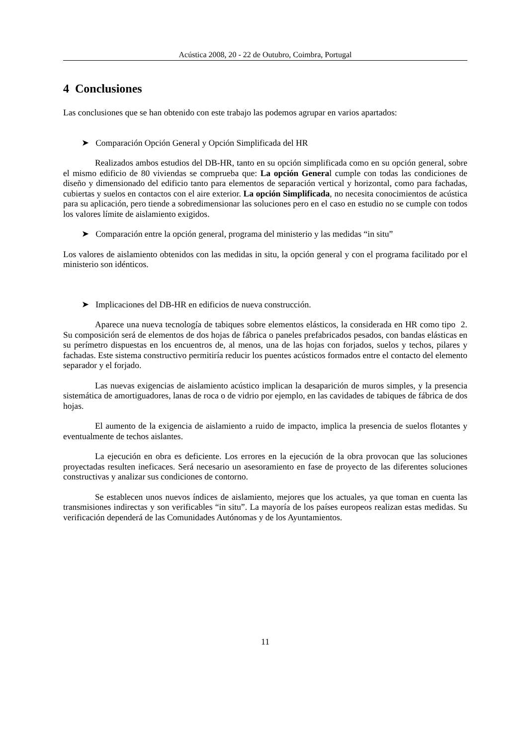Acústica 2008, 20 - 22 de Outubro, Coimbra, Portugal
4 Conclusiones
Las conclusiones que se han obtenido con este trabajo las podemos agrupar en varios apartados:
➤ Comparación Opción General y Opción Simplificada del HR
Realizados ambos estudios del DB-HR, tanto en su opción simplificada como en su opción general, sobre el mismo edificio de 80 viviendas se comprueba que: La opción General cumple con todas las condiciones de diseño y dimensionado del edificio tanto para elementos de separación vertical y horizontal, como para fachadas, cubiertas y suelos en contactos con el aire exterior. La opción Simplificada, no necesita conocimientos de acústica para su aplicación, pero tiende a sobredimensionar las soluciones pero en el caso en estudio no se cumple con todos los valores límite de aislamiento exigidos.
➤ Comparación entre la opción general, programa del ministerio y las medidas “in situ”
Los valores de aislamiento obtenidos con las medidas in situ, la opción general y con el programa facilitado por el ministerio son idénticos.
➤ Implicaciones del DB-HR en edificios de nueva construcción.
Aparece una nueva tecnología de tabiques sobre elementos elásticos, la considerada en HR como tipo 2. Su composición será de elementos de dos hojas de fábrica o paneles prefabricados pesados, con bandas elásticas en su perímetro dispuestas en los encuentros de, al menos, una de las hojas con forjados, suelos y techos, pilares y fachadas. Este sistema constructivo permitiría reducir los puentes acústicos formados entre el contacto del elemento separador y el forjado.
Las nuevas exigencias de aislamiento acústico implican la desaparición de muros simples, y la presencia sistemática de amortiguadores, lanas de roca o de vidrio por ejemplo, en las cavidades de tabiques de fábrica de dos hojas.
El aumento de la exigencia de aislamiento a ruido de impacto, implica la presencia de suelos flotantes y eventualmente de techos aislantes.
La ejecución en obra es deficiente. Los errores en la ejecución de la obra provocan que las soluciones proyectadas resulten ineficaces. Será necesario un asesoramiento en fase de proyecto de las diferentes soluciones constructivas y analizar sus condiciones de contorno.
Se establecen unos nuevos índices de aislamiento, mejores que los actuales, ya que toman en cuenta las transmisiones indirectas y son verificables “in situ”. La mayoría de los países europeos realizan estas medidas. Su verificación dependerá de las Comunidades Autónomas y de los Ayuntamientos.
11